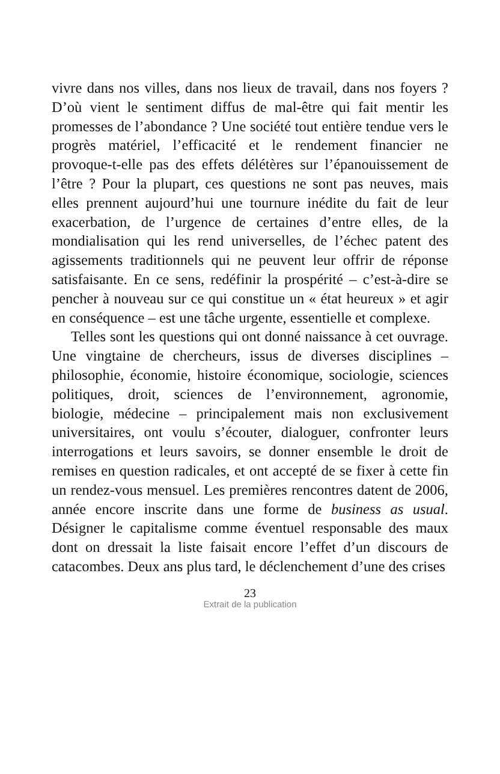vivre dans nos villes, dans nos lieux de travail, dans nos foyers ? D’où vient le sentiment diffus de mal-être qui fait mentir les promesses de l’abondance ? Une société tout entière tendue vers le progrès matériel, l’efficacité et le rendement financier ne provoque-t-elle pas des effets délétères sur l’épanouissement de l’être ? Pour la plupart, ces questions ne sont pas neuves, mais elles prennent aujourd’hui une tournure inédite du fait de leur exacerbation, de l’urgence de certaines d’entre elles, de la mondialisation qui les rend universelles, de l’échec patent des agissements traditionnels qui ne peuvent leur offrir de réponse satisfaisante. En ce sens, redéfinir la prospérité – c’est-à-dire se pencher à nouveau sur ce qui constitue un « état heureux » et agir en conséquence – est une tâche urgente, essentielle et complexe.
Telles sont les questions qui ont donné naissance à cet ouvrage. Une vingtaine de chercheurs, issus de diverses disciplines – philosophie, économie, histoire économique, sociologie, sciences politiques, droit, sciences de l’environnement, agronomie, biologie, médecine – principalement mais non exclusivement universitaires, ont voulu s’écouter, dialoguer, confronter leurs interrogations et leurs savoirs, se donner ensemble le droit de remises en question radicales, et ont accepté de se fixer à cette fin un rendez-vous mensuel. Les premières rencontres datent de 2006, année encore inscrite dans une forme de business as usual. Désigner le capitalisme comme éventuel responsable des maux dont on dressait la liste faisait encore l’effet d’un discours de catacombes. Deux ans plus tard, le déclenchement d’une des crises
23
Extrait de la publication